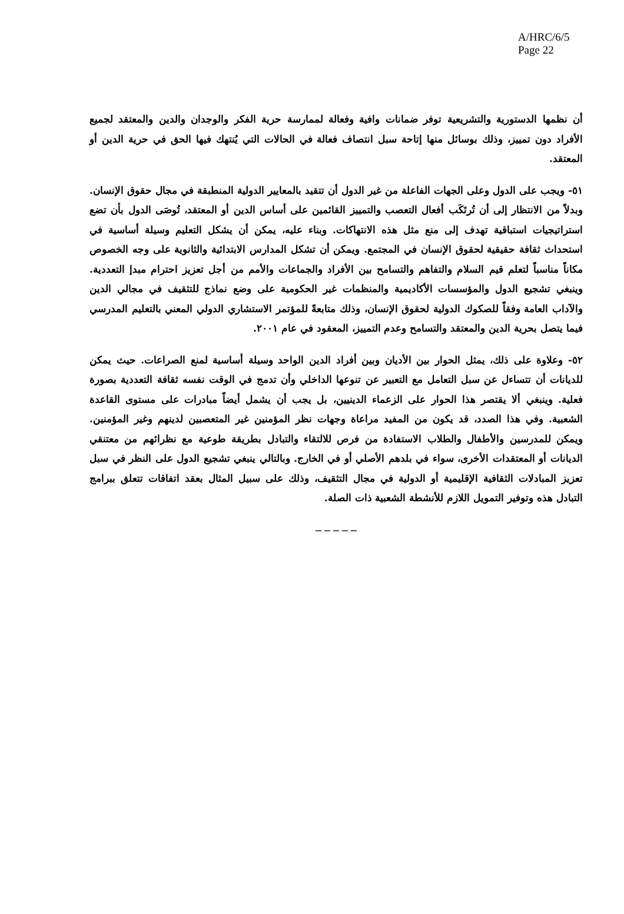A/HRC/6/5
Page 22
أن نظمها الدستورية والتشريعية توفر ضمانات وافية وفعالة لممارسة حرية الفكر والوجدان والدين والمعتقد لجميع الأفراد دون تمييز، وذلك بوسائل منها إتاحة سبل انتصاف فعالة في الحالات التي يُنتهك فيها الحق في حرية الدين أو المعتقد.
٥١- ويجب على الدول وعلى الجهات الفاعلة من غير الدول أن تتقيد بالمعايير الدولية المنطبقة في مجال حقوق الإنسان. وبدلاً من الانتظار إلى أن تُرتَكَب أفعال التعصب والتمييز القائمين على أساس الدين أو المعتقد، تُوصَى الدول بأن تضع استراتيجيات استباقية تهدف إلى منع مثل هذه الانتهاكات. وبناء عليه، يمكن أن يشكل التعليم وسيلة أساسية في استحداث ثقافة حقيقية لحقوق الإنسان في المجتمع. ويمكن أن تشكل المدارس الابتدائية والثانوية على وجه الخصوص مكاناً مناسباً لتعلم قيم السلام والتفاهم والتسامح بين الأفراد والجماعات والأمم من أجل تعزيز احترام مبدإ التعددية. وينبغي تشجيع الدول والمؤسسات الأكاديمية والمنظمات غير الحكومية على وضع نماذج للتثقيف في مجالي الدين والآداب العامة وفقاً للصكوك الدولية لحقوق الإنسان، وذلك متابعةً للمؤتمر الاستشاري الدولي المعني بالتعليم المدرسي فيما يتصل بحرية الدين والمعتقد والتسامح وعدم التمييز، المعقود في عام ٢٠٠١.
٥٢- وعلاوة على ذلك، يمثل الحوار بين الأديان وبين أفراد الدين الواحد وسيلة أساسية لمنع الصراعات. حيث يمكن للديانات أن تتساءل عن سبل التعامل مع التعبير عن تنوعها الداخلي وأن تدمج في الوقت نفسه ثقافة التعددية بصورة فعلية. وينبغي ألا يقتصر هذا الحوار على الزعماء الدينيين، بل يجب أن يشمل أيضاً مبادرات على مستوى القاعدة الشعبية. وفي هذا الصدد، قد يكون من المفيد مراعاة وجهات نظر المؤمنين غير المتعصبين لدينهم وغير المؤمنين. ويمكن للمدرسين والأطفال والطلاب الاستفادة من فرص للالتقاء والتبادل بطريقة طوعية مع نظرائهم من معتنقي الديانات أو المعتقدات الأخرى، سواء في بلدهم الأصلي أو في الخارج. وبالتالي ينبغي تشجيع الدول على النظر في سبل تعزيز المبادلات الثقافية الإقليمية أو الدولية في مجال التثقيف، وذلك على سبيل المثال بعقد اتفاقات تتعلق ببرامج التبادل هذه وتوفير التمويل اللازم للأنشطة الشعبية ذات الصلة.
– – – – –